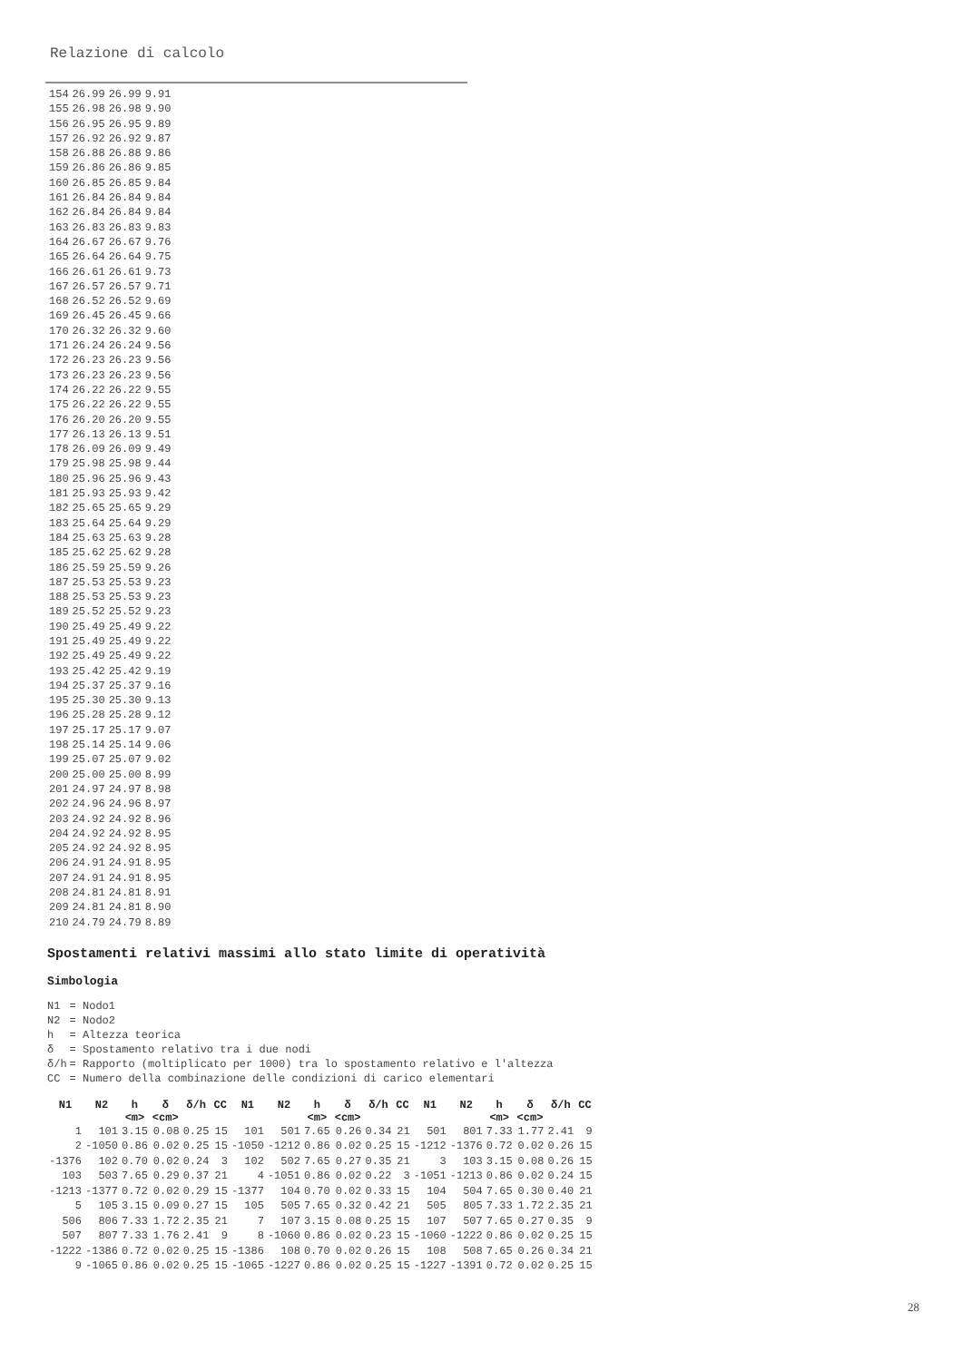Relazione di calcolo
| 154 | 26.99 | 26.99 | 9.91 |
| 155 | 26.98 | 26.98 | 9.90 |
| 156 | 26.95 | 26.95 | 9.89 |
| 157 | 26.92 | 26.92 | 9.87 |
| 158 | 26.88 | 26.88 | 9.86 |
| 159 | 26.86 | 26.86 | 9.85 |
| 160 | 26.85 | 26.85 | 9.84 |
| 161 | 26.84 | 26.84 | 9.84 |
| 162 | 26.84 | 26.84 | 9.84 |
| 163 | 26.83 | 26.83 | 9.83 |
| 164 | 26.67 | 26.67 | 9.76 |
| 165 | 26.64 | 26.64 | 9.75 |
| 166 | 26.61 | 26.61 | 9.73 |
| 167 | 26.57 | 26.57 | 9.71 |
| 168 | 26.52 | 26.52 | 9.69 |
| 169 | 26.45 | 26.45 | 9.66 |
| 170 | 26.32 | 26.32 | 9.60 |
| 171 | 26.24 | 26.24 | 9.56 |
| 172 | 26.23 | 26.23 | 9.56 |
| 173 | 26.23 | 26.23 | 9.56 |
| 174 | 26.22 | 26.22 | 9.55 |
| 175 | 26.22 | 26.22 | 9.55 |
| 176 | 26.20 | 26.20 | 9.55 |
| 177 | 26.13 | 26.13 | 9.51 |
| 178 | 26.09 | 26.09 | 9.49 |
| 179 | 25.98 | 25.98 | 9.44 |
| 180 | 25.96 | 25.96 | 9.43 |
| 181 | 25.93 | 25.93 | 9.42 |
| 182 | 25.65 | 25.65 | 9.29 |
| 183 | 25.64 | 25.64 | 9.29 |
| 184 | 25.63 | 25.63 | 9.28 |
| 185 | 25.62 | 25.62 | 9.28 |
| 186 | 25.59 | 25.59 | 9.26 |
| 187 | 25.53 | 25.53 | 9.23 |
| 188 | 25.53 | 25.53 | 9.23 |
| 189 | 25.52 | 25.52 | 9.23 |
| 190 | 25.49 | 25.49 | 9.22 |
| 191 | 25.49 | 25.49 | 9.22 |
| 192 | 25.49 | 25.49 | 9.22 |
| 193 | 25.42 | 25.42 | 9.19 |
| 194 | 25.37 | 25.37 | 9.16 |
| 195 | 25.30 | 25.30 | 9.13 |
| 196 | 25.28 | 25.28 | 9.12 |
| 197 | 25.17 | 25.17 | 9.07 |
| 198 | 25.14 | 25.14 | 9.06 |
| 199 | 25.07 | 25.07 | 9.02 |
| 200 | 25.00 | 25.00 | 8.99 |
| 201 | 24.97 | 24.97 | 8.98 |
| 202 | 24.96 | 24.96 | 8.97 |
| 203 | 24.92 | 24.92 | 8.96 |
| 204 | 24.92 | 24.92 | 8.95 |
| 205 | 24.92 | 24.92 | 8.95 |
| 206 | 24.91 | 24.91 | 8.95 |
| 207 | 24.91 | 24.91 | 8.95 |
| 208 | 24.81 | 24.81 | 8.91 |
| 209 | 24.81 | 24.81 | 8.90 |
| 210 | 24.79 | 24.79 | 8.89 |
Spostamenti relativi massimi allo stato limite di operatività
Simbologia
| N1 | = Nodo1 |
| N2 | = Nodo2 |
| h | = Altezza teorica |
| δ | = Spostamento relativo tra i due nodi |
| δ/h | = Rapporto (moltiplicato per 1000) tra lo spostamento relativo e l'altezza |
| CC | = Numero della combinazione delle condizioni di carico elementari |
| N1 | N2 | h <m> | δ <cm> | δ/h | CC | N1 | N2 | h <m> | δ <cm> | δ/h | CC | N1 | N2 | h <m> | δ <cm> | δ/h | CC |
| --- | --- | --- | --- | --- | --- | --- | --- | --- | --- | --- | --- | --- | --- | --- | --- | --- | --- |
| 1 | 101 | 3.15 | 0.08 | 0.25 | 15 | 101 | 501 | 7.65 | 0.26 | 0.34 | 21 | 501 | 801 | 7.33 | 1.77 | 2.41 | 9 |
| 2 | -1050 | 0.86 | 0.02 | 0.25 | 15 | -1050 | -1212 | 0.86 | 0.02 | 0.25 | 15 | -1212 | -1376 | 0.72 | 0.02 | 0.26 | 15 |
| -1376 | 102 | 0.70 | 0.02 | 0.24 | 3 | 102 | 502 | 7.65 | 0.27 | 0.35 | 21 | 3 | 103 | 3.15 | 0.08 | 0.26 | 15 |
| 103 | 503 | 7.65 | 0.29 | 0.37 | 21 | 4 | -1051 | 0.86 | 0.02 | 0.22 | 3 | -1051 | -1213 | 0.86 | 0.02 | 0.24 | 15 |
| -1213 | -1377 | 0.72 | 0.02 | 0.29 | 15 | -1377 | 104 | 0.70 | 0.02 | 0.33 | 15 | 104 | 504 | 7.65 | 0.30 | 0.40 | 21 |
| 5 | 105 | 3.15 | 0.09 | 0.27 | 15 | 105 | 505 | 7.65 | 0.32 | 0.42 | 21 | 505 | 805 | 7.33 | 1.72 | 2.35 | 21 |
| 506 | 806 | 7.33 | 1.72 | 2.35 | 21 | 7 | 107 | 3.15 | 0.08 | 0.25 | 15 | 107 | 507 | 7.65 | 0.27 | 0.35 | 9 |
| 507 | 807 | 7.33 | 1.76 | 2.41 | 9 | 8 | -1060 | 0.86 | 0.02 | 0.23 | 15 | -1060 | -1222 | 0.86 | 0.02 | 0.25 | 15 |
| -1222 | -1386 | 0.72 | 0.02 | 0.25 | 15 | -1386 | 108 | 0.70 | 0.02 | 0.26 | 15 | 108 | 508 | 7.65 | 0.26 | 0.34 | 21 |
| 9 | -1065 | 0.86 | 0.02 | 0.25 | 15 | -1065 | -1227 | 0.86 | 0.02 | 0.25 | 15 | -1227 | -1391 | 0.72 | 0.02 | 0.25 | 15 |
28